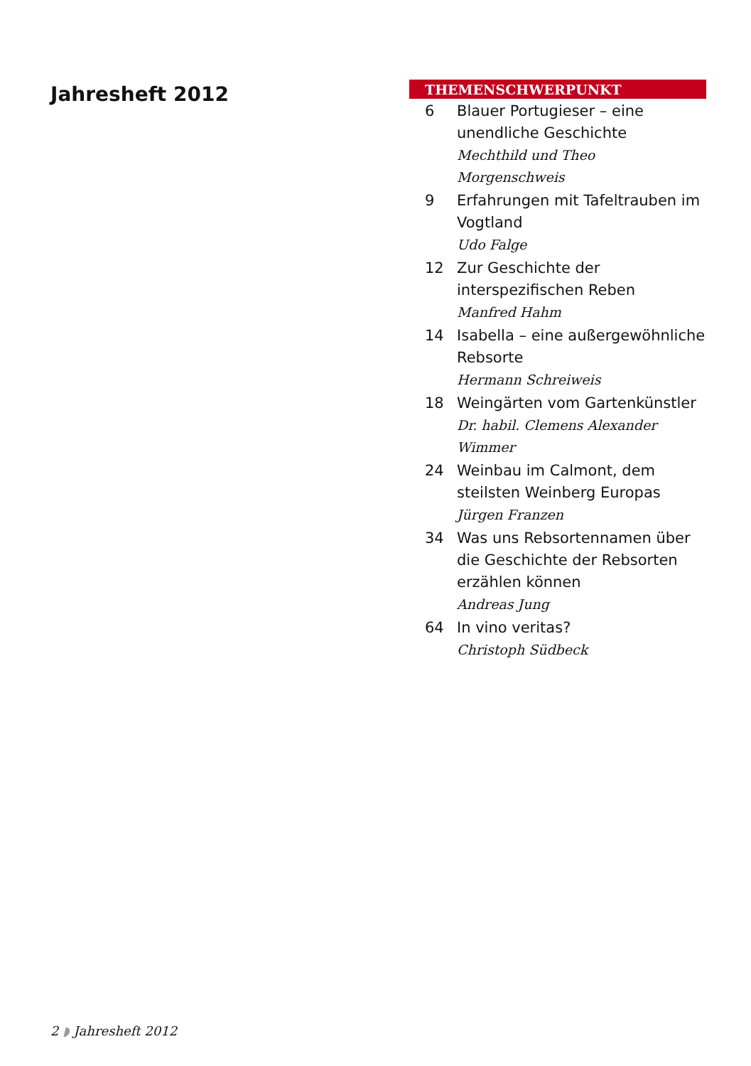Jahresheft 2012
THEMENSCHWERPUNKT
6 Blauer Portugieser – eine unendliche Geschichte
Mechthild und Theo Morgenschweis
9 Erfahrungen mit Tafeltrauben im Vogtland
Udo Falge
12 Zur Geschichte der interspezifischen Reben
Manfred Hahm
14 Isabella – eine außergewöhnliche Rebsorte
Hermann Schreiweis
18 Weingärten vom Gartenkünstler
Dr. habil. Clemens Alexander Wimmer
24 Weinbau im Calmont, dem steilsten Weinberg Europas
Jürgen Franzen
34 Was uns Rebsortennamen über die Geschichte der Rebsorten erzählen können
Andreas Jung
64 In vino veritas?
Christoph Südbeck
2 ◗ Jahresheft 2012